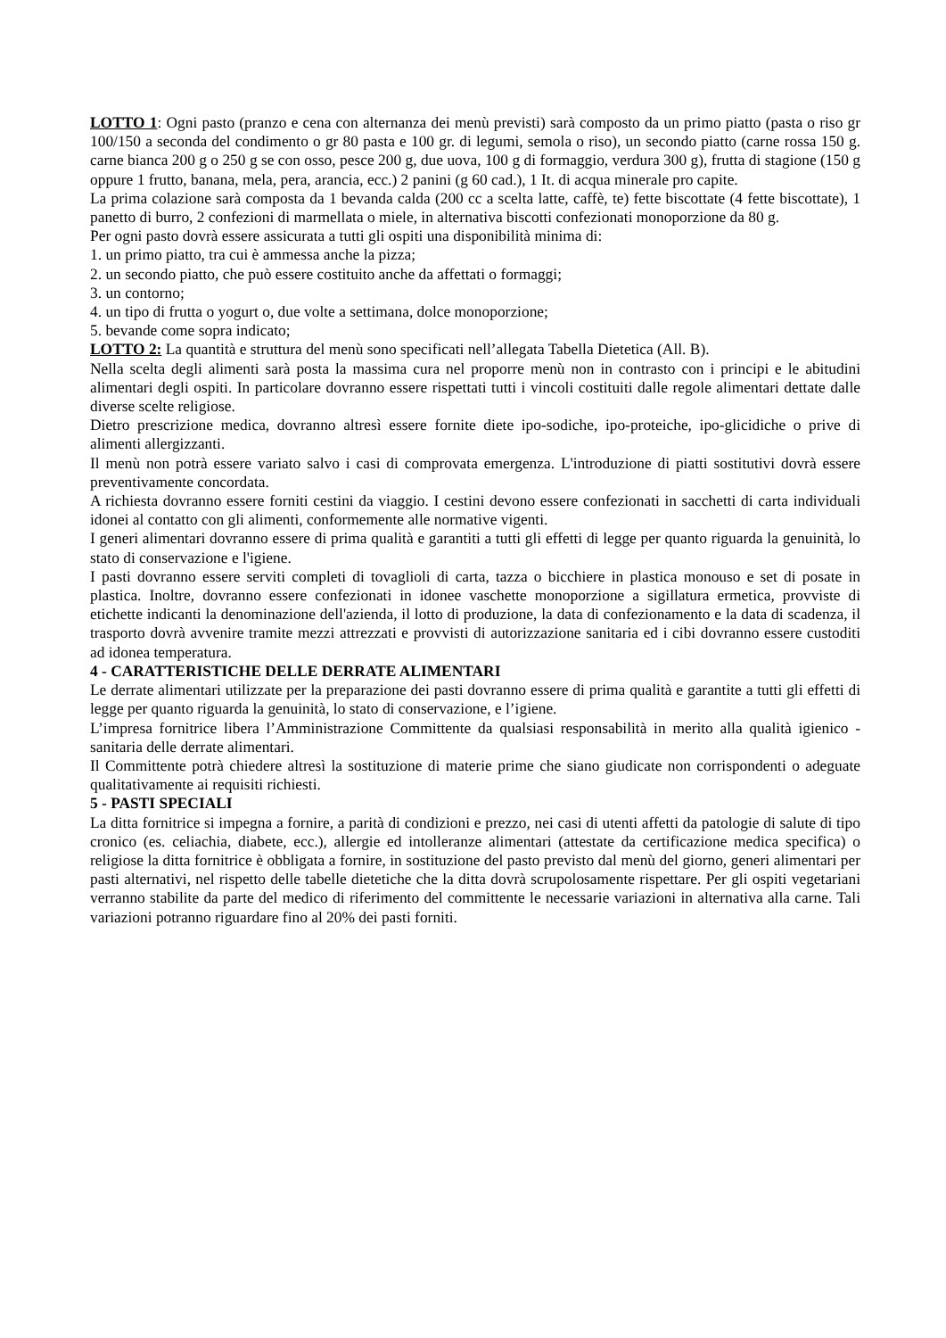LOTTO 1: Ogni pasto (pranzo e cena con alternanza dei menù previsti) sarà composto da un primo piatto (pasta o riso gr 100/150 a seconda del condimento o gr 80 pasta e 100 gr. di legumi, semola o riso), un secondo piatto (carne rossa 150 g. carne bianca 200 g o 250 g se con osso, pesce 200 g, due uova, 100 g di formaggio, verdura 300 g), frutta di stagione (150 g oppure 1 frutto, banana, mela, pera, arancia, ecc.) 2 panini (g 60 cad.), 1 It. di acqua minerale pro capite.
La prima colazione sarà composta da 1 bevanda calda (200 cc a scelta latte, caffè, te) fette biscottate (4 fette biscottate), 1 panetto di burro, 2 confezioni di marmellata o miele, in alternativa biscotti confezionati monoporzione da 80 g.
Per ogni pasto dovrà essere assicurata a tutti gli ospiti una disponibilità minima di:
1. un primo piatto, tra cui è ammessa anche la pizza;
2. un secondo piatto, che può essere costituito anche da affettati o formaggi;
3. un contorno;
4. un tipo di frutta o yogurt o, due volte a settimana, dolce monoporzione;
5. bevande come sopra indicato;
LOTTO 2: La quantità e struttura del menù sono specificati nell’allegata Tabella Dietetica (All. B).
Nella scelta degli alimenti sarà posta la massima cura nel proporre menù non in contrasto con i principi e le abitudini alimentari degli ospiti. In particolare dovranno essere rispettati tutti i vincoli costituiti dalle regole alimentari dettate dalle diverse scelte religiose.
Dietro prescrizione medica, dovranno altresì essere fornite diete ipo-sodiche, ipo-proteiche, ipo-glicidiche o prive di alimenti allergizzanti.
Il menù non potrà essere variato salvo i casi di comprovata emergenza. L'introduzione di piatti sostitutivi dovrà essere preventivamente concordata.
A richiesta dovranno essere forniti cestini da viaggio. I cestini devono essere confezionati in sacchetti di carta individuali idonei al contatto con gli alimenti, conformemente alle normative vigenti.
I generi alimentari dovranno essere di prima qualità e garantiti a tutti gli effetti di legge per quanto riguarda la genuinità, lo stato di conservazione e l'igiene.
I pasti dovranno essere serviti completi di tovaglioli di carta, tazza o bicchiere in plastica monouso e set di posate in plastica. Inoltre, dovranno essere confezionati in idonee vaschette monoporzione a sigillatura ermetica, provviste di etichette indicanti la denominazione dell'azienda, il lotto di produzione, la data di confezionamento e la data di scadenza, il trasporto dovrà avvenire tramite mezzi attrezzati e provvisti di autorizzazione sanitaria ed i cibi dovranno essere custoditi ad idonea temperatura.
4 - CARATTERISTICHE DELLE DERRATE ALIMENTARI
Le derrate alimentari utilizzate per la preparazione dei pasti dovranno essere di prima qualità e garantite a tutti gli effetti di legge per quanto riguarda la genuinità, lo stato di conservazione, e l’igiene.
L’impresa fornitrice libera l’Amministrazione Committente da qualsiasi responsabilità in merito alla qualità igienico - sanitaria delle derrate alimentari.
Il Committente potrà chiedere altresì la sostituzione di materie prime che siano giudicate non corrispondenti o adeguate qualitativamente ai requisiti richiesti.
5 - PASTI SPECIALI
La ditta fornitrice si impegna a fornire, a parità di condizioni e prezzo, nei casi di utenti affetti da patologie di salute di tipo cronico (es. celiachia, diabete, ecc.), allergie ed intolleranze alimentari (attestate da certificazione medica specifica) o religiose la ditta fornitrice è obbligata a fornire, in sostituzione del pasto previsto dal menù del giorno, generi alimentari per pasti alternativi, nel rispetto delle tabelle dietetiche che la ditta dovrà scrupolosamente rispettare. Per gli ospiti vegetariani verranno stabilite da parte del medico di riferimento del committente le necessarie variazioni in alternativa alla carne. Tali variazioni potranno riguardare fino al 20% dei pasti forniti.